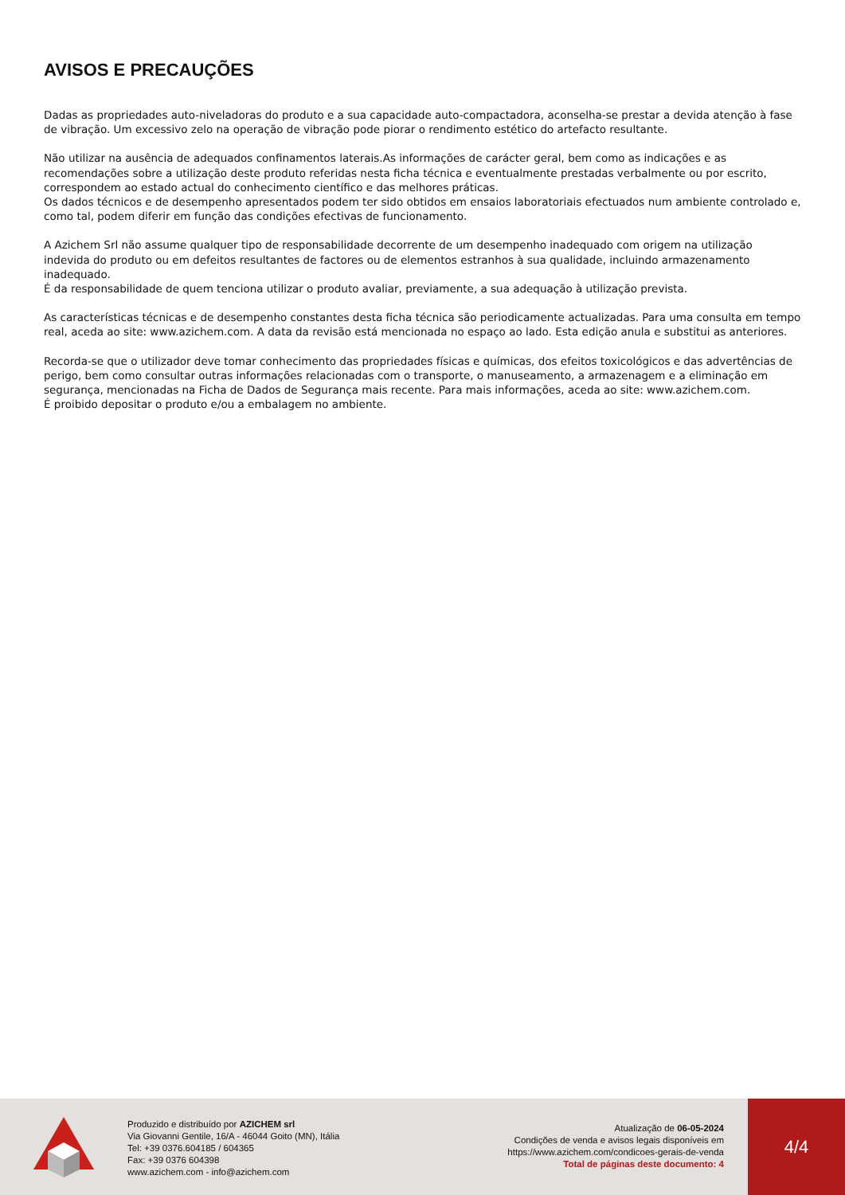AVISOS E PRECAUÇÕES
Dadas as propriedades auto-niveladoras do produto e a sua capacidade auto-compactadora, aconselha-se prestar a devida atenção à fase de vibração. Um excessivo zelo na operação de vibração pode piorar o rendimento estético do artefacto resultante.
Não utilizar na ausência de adequados confinamentos laterais.As informações de carácter geral, bem como as indicações e as recomendações sobre a utilização deste produto referidas nesta ficha técnica e eventualmente prestadas verbalmente ou por escrito, correspondem ao estado actual do conhecimento científico e das melhores práticas.
Os dados técnicos e de desempenho apresentados podem ter sido obtidos em ensaios laboratoriais efectuados num ambiente controlado e, como tal, podem diferir em função das condições efectivas de funcionamento.
A Azichem Srl não assume qualquer tipo de responsabilidade decorrente de um desempenho inadequado com origem na utilização indevida do produto ou em defeitos resultantes de factores ou de elementos estranhos à sua qualidade, incluindo armazenamento inadequado.
É da responsabilidade de quem tenciona utilizar o produto avaliar, previamente, a sua adequação à utilização prevista.
As características técnicas e de desempenho constantes desta ficha técnica são periodicamente actualizadas. Para uma consulta em tempo real, aceda ao site: www.azichem.com. A data da revisão está mencionada no espaço ao lado. Esta edição anula e substitui as anteriores.
Recorda-se que o utilizador deve tomar conhecimento das propriedades físicas e químicas, dos efeitos toxicológicos e das advertências de perigo, bem como consultar outras informações relacionadas com o transporte, o manuseamento, a armazenagem e a eliminação em segurança, mencionadas na Ficha de Dados de Segurança mais recente. Para mais informações, aceda ao site: www.azichem.com.
É proibido depositar o produto e/ou a embalagem no ambiente.
Produzido e distribuído por AZICHEM srl
Via Giovanni Gentile, 16/A - 46044 Goito (MN), Itália
Tel: +39 0376.604185 / 604365
Fax: +39 0376 604398
www.azichem.com - info@azichem.com
Atualização de 06-05-2024
Condições de venda e avisos legais disponíveis em
https://www.azichem.com/condicoes-gerais-de-venda
Total de páginas deste documento: 4
4/4